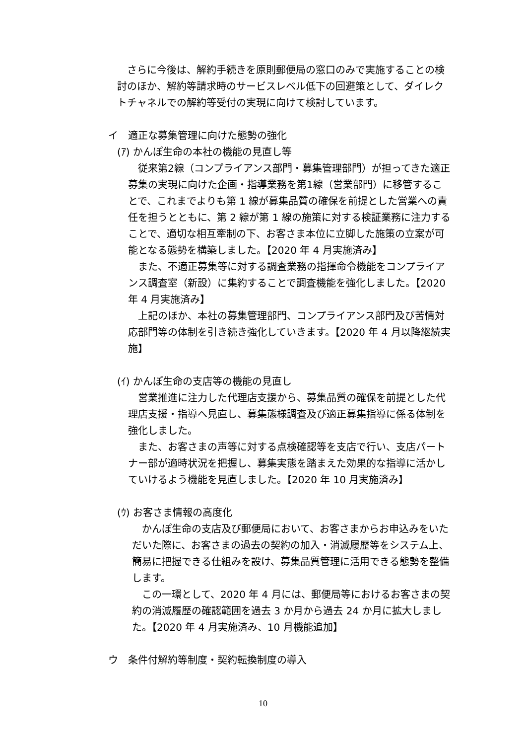さらに今後は、解約手続きを原則郵便局の窓口のみで実施することの検討のほか、解約等請求時のサービスレベル低下の回避策として、ダイレクトチャネルでの解約等受付の実現に向けて検討しています。
イ　適正な募集管理に向けた態勢の強化
(ｱ) かんぽ生命の本社の機能の見直し等
従来第2線（コンプライアンス部門・募集管理部門）が担ってきた適正募集の実現に向けた企画・指導業務を第1線（営業部門）に移管することで、これまでよりも第 1 線が募集品質の確保を前提とした営業への責任を担うとともに、第 2 線が第 1 線の施策に対する検証業務に注力することで、適切な相互牽制の下、お客さま本位に立脚した施策の立案が可能となる態勢を構築しました。【2020 年 4 月実施済み】
また、不適正募集等に対する調査業務の指揮命令機能をコンプライアンス調査室（新設）に集約することで調査機能を強化しました。【2020 年 4 月実施済み】
上記のほか、本社の募集管理部門、コンプライアンス部門及び苦情対応部門等の体制を引き続き強化していきます。【2020 年 4 月以降継続実施】
(ｲ) かんぽ生命の支店等の機能の見直し
営業推進に注力した代理店支援から、募集品質の確保を前提とした代理店支援・指導へ見直し、募集態様調査及び適正募集指導に係る体制を強化しました。
また、お客さまの声等に対する点検確認等を支店で行い、支店パートナー部が適時状況を把握し、募集実態を踏まえた効果的な指導に活かしていけるよう機能を見直しました。【2020 年 10 月実施済み】
(ｳ) お客さま情報の高度化
かんぽ生命の支店及び郵便局において、お客さまからお申込みをいただいた際に、お客さまの過去の契約の加入・消滅履歴等をシステム上、簡易に把握できる仕組みを設け、募集品質管理に活用できる態勢を整備します。
この一環として、2020 年 4 月には、郵便局等におけるお客さまの契約の消滅履歴の確認範囲を過去 3 か月から過去 24 か月に拡大しました。【2020 年 4 月実施済み、10 月機能追加】
ウ　条件付解約等制度・契約転換制度の導入
10